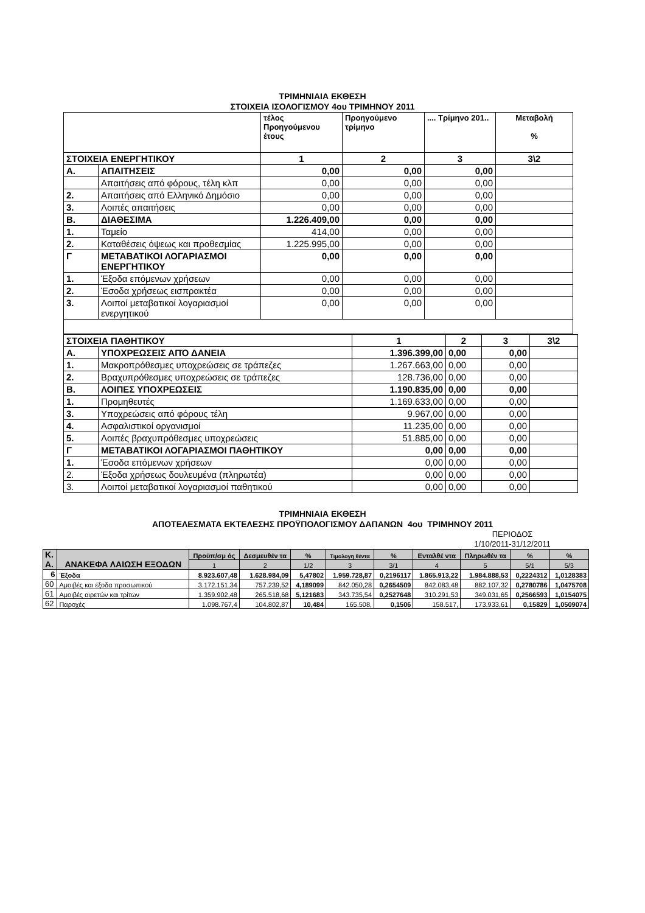ΤΡΙΜΗΝΙΑΙΑ ΕΚΘΕΣΗ
ΣΤΟΙΧΕΙΑ ΙΣΟΛΟΓΙΣΜΟΥ 4ου ΤΡΙΜΗΝΟΥ 2011
| | | τέλος Προηγούμενου έτους | Προηγούμενο τρίμηνο | .... Τρίμηνο 201.. | Μεταβολή % |
| ΣΤΟΙΧΕΙΑ ΕΝΕΡΓΗΤΙΚΟΥ | | 1 | 2 | 3 | 3\2 |
| Α. | ΑΠΑΙΤΗΣΕΙΣ | 0,00 | 0,00 | 0,00 | |
| | Απαιτήσεις από φόρους, τέλη κλπ | 0,00 | 0,00 | 0,00 | |
| 2. | Απαιτήσεις από Ελληνικό Δημόσιο | 0,00 | 0,00 | 0,00 | |
| 3. | Λοιπές απαιτήσεις | 0,00 | 0,00 | 0,00 | |
| Β. | ΔΙΑΘΕΣΙΜΑ | 1.226.409,00 | 0,00 | 0,00 | |
| 1. | Ταμείο | 414,00 | 0,00 | 0,00 | |
| 2. | Καταθέσεις όψεως και προθεσμίας | 1.225.995,00 | 0,00 | 0,00 | |
| Γ | ΜΕΤΑΒΑΤΙΚΟΙ ΛΟΓΑΡΙΑΣΜΟΙ ΕΝΕΡΓΗΤΙΚΟΥ | 0,00 | 0,00 | 0,00 | |
| 1. | Έξοδα επόμενων χρήσεων | 0,00 | 0,00 | 0,00 | |
| 2. | Έσοδα χρήσεως εισπρακτέα | 0,00 | 0,00 | 0,00 | |
| 3. | Λοιποί μεταβατικοί λογαριασμοί ενεργητικού | 0,00 | 0,00 | 0,00 | |
| ΣΤΟΙΧΕΙΑ ΠΑΘΗΤΙΚΟΥ | | 1 | 2 | 3 | 3\2 |
| Α. | ΥΠΟΧΡΕΩΣΕΙΣ ΑΠΌ ΔΑΝΕΙΑ | 1.396.399,00 | 0,00 | 0,00 | |
| 1. | Μακροπρόθεσμες υποχρεώσεις σε τράπεζες | 1.267.663,00 | 0,00 | 0,00 | |
| 2. | Βραχυπρόθεσμες υποχρεώσεις σε τράπεζες | 128.736,00 | 0,00 | 0,00 | |
| Β. | ΛΟΙΠΕΣ ΥΠΟΧΡΕΩΣΕΙΣ | 1.190.835,00 | 0,00 | 0,00 | |
| 1. | Προμηθευτές | 1.169.633,00 | 0,00 | 0,00 | |
| 3. | Υποχρεώσεις από φόρους τέλη | 9.967,00 | 0,00 | 0,00 | |
| 4. | Ασφαλιστικοί οργανισμοί | 11.235,00 | 0,00 | 0,00 | |
| 5. | Λοιπές βραχυπρόθεσμες υποχρεώσεις | 51.885,00 | 0,00 | 0,00 | |
| Γ | ΜΕΤΑΒΑΤΙΚΟΙ ΛΟΓΑΡΙΑΣΜΟΙ ΠΑΘΗΤΙΚΟΥ | 0,00 | 0,00 | 0,00 | |
| 1. | Έσοδα επόμενων χρήσεων | 0,00 | 0,00 | 0,00 | |
| 2. | Έξοδα χρήσεως δουλευμένα (πληρωτέα) | 0,00 | 0,00 | 0,00 | |
| 3. | Λοιποί μεταβατικοί λογαριασμοί παθητικού | 0,00 | 0,00 | 0,00 | |
ΤΡΙΜΗΝΙΑΙΑ ΕΚΘΕΣΗ
ΑΠΟΤΕΛΕΣΜΑΤΑ ΕΚΤΕΛΕΣΗΣ ΠΡΟΫΠΟΛΟΓΙΣΜΟΥ ΔΑΠΑΝΩΝ 4ου ΤΡΙΜΗΝΟΥ 2011
ΠΕΡΙΟΔΟΣ 1/10/2011-31/12/2011
| Κ. Α. | ΑΝΑΚΕΦΑ ΛΑΙΩΣΗ ΕΞΟΔΩΝ | Προϋπ/σμ ός | Δεσμευθέν τα | % | Τιμολογη θέντα | % | Ενταλθέ ντα | Πληρωθέν τα | % | % |
| --- | --- | --- | --- | --- | --- | --- | --- | --- | --- | --- |
| | | 1 | 2 | 1/2 | 3 | 3/1 | 4 | 5 | 5/1 | 5/3 |
| 6 | Έξοδα | 8.923.607,48 | 1.628.984,09 | 5,47802 | 1.959.728,87 | 0,2196117 | 1.865.913,22 | 1.984.888,53 | 0,2224312 | 1,0128383 |
| 60 | Αμοιβές και έξοδα προσωπικού | 3.172.151,34 | 757.239,52 | 4,189099 | 842.050,28 | 0,2654509 | 842.083,48 | 882.107,32 | 0,2780786 | 1,0475708 |
| 61 | Αμοιβές αιρετών και τρίτων | 1.359.902,48 | 265.518,68 | 5,121683 | 343.735,54 | 0,2527648 | 310.291,53 | 349.031,65 | 0,2566593 | 1,0154075 |
| 62 | Παροχές | 1.098.767,4 | 104.802,87 | 10,484 | 165.508, | 0,1506 | 158.517, | 173.933,61 | 0,15829 | 1,0509074 |